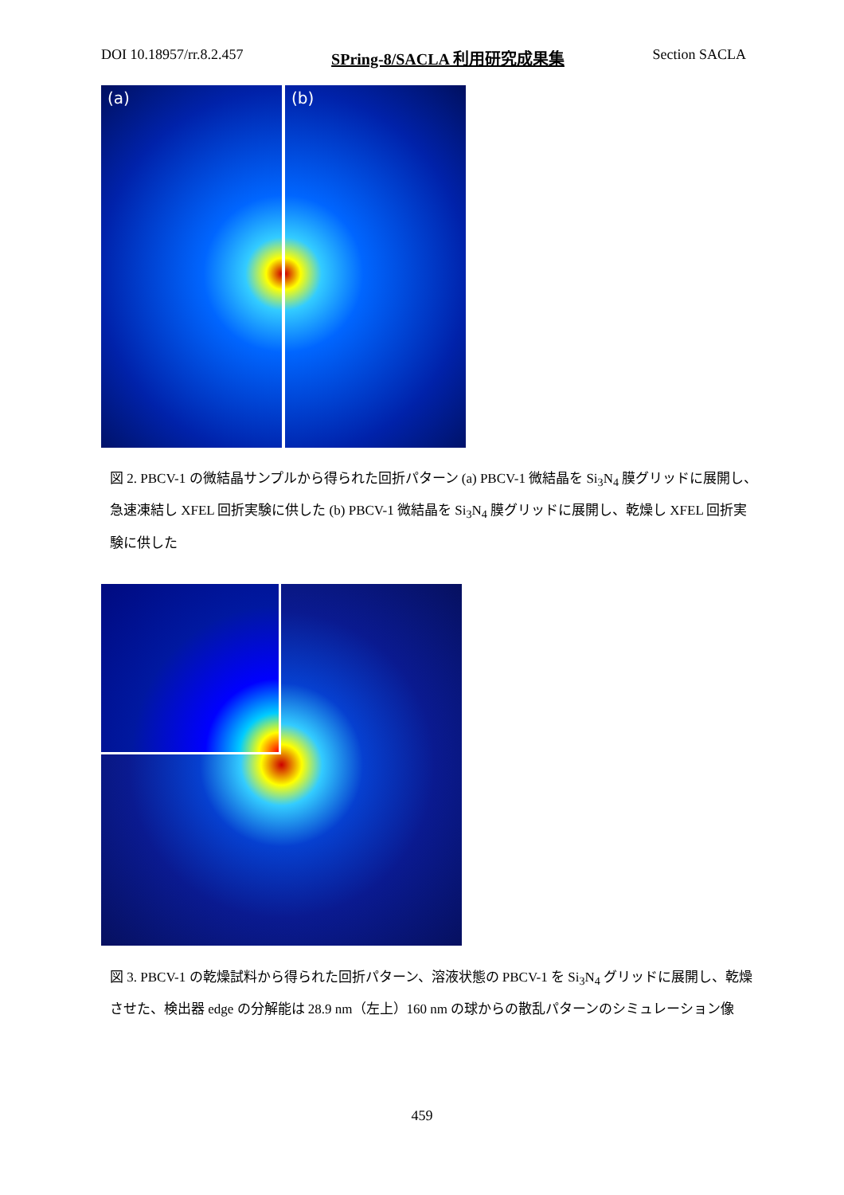DOI 10.18957/rr.8.2.457 SPring-8/SACLA 利用研究成果集 Section SACLA
(a) (b)
図 2. PBCV-1 の微結晶サンプルから得られた回折パターン (a) PBCV-1 微結晶を Si<sub>3</sub>N<sub>4</sub> 膜グリッドに展開し、急速凍結し XFEL 回折実験に供した (b) PBCV-1 微結晶を Si<sub>3</sub>N<sub>4</sub> 膜グリッドに展開し、乾燥し XFEL 回折実験に供した
図 3. PBCV-1 の乾燥試料から得られた回折パターン、溶液状態の PBCV-1 を Si<sub>3</sub>N<sub>4</sub> グリッドに展開し、乾燥させた、検出器 edge の分解能は 28.9 nm（左上）160 nm の球からの散乱パターンのシミュレーション像
459